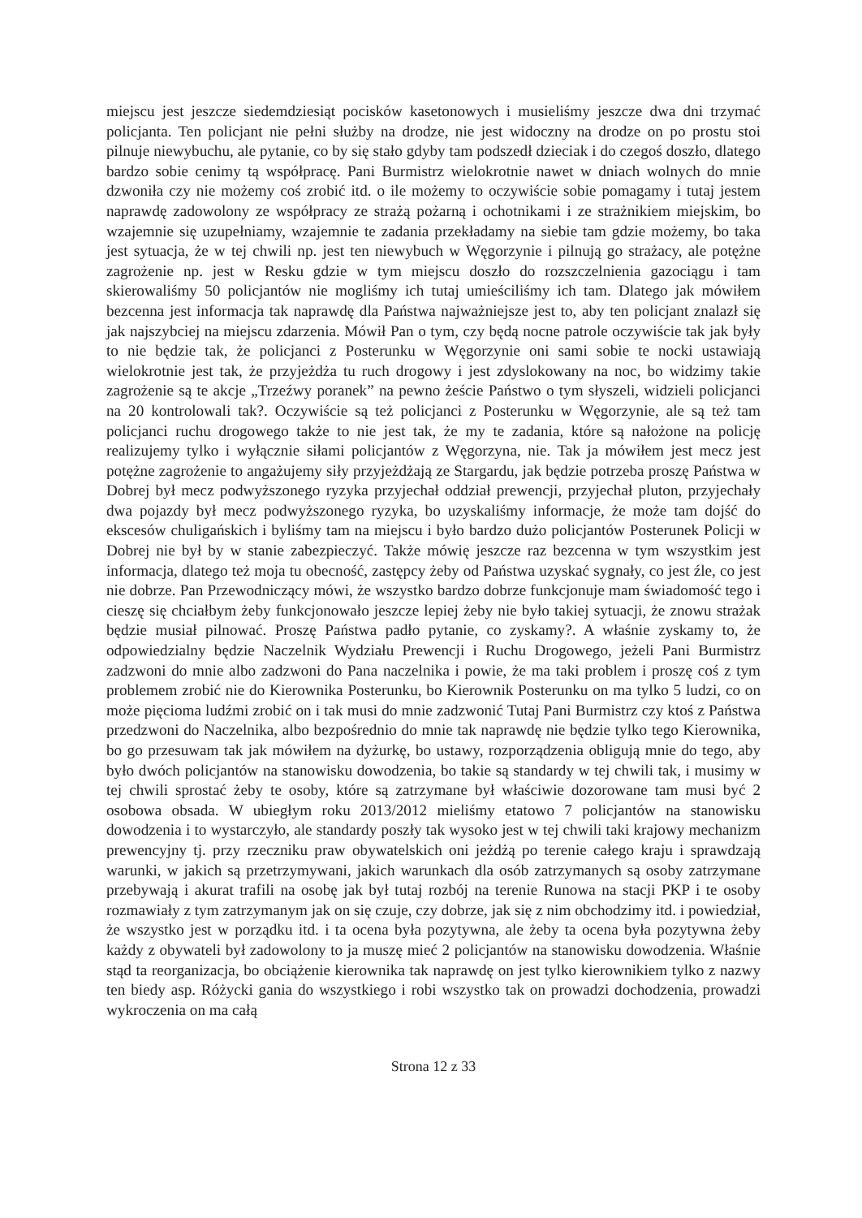miejscu jest jeszcze siedemdziesiąt pocisków kasetonowych i musieliśmy jeszcze dwa dni trzymać policjanta. Ten policjant nie pełni służby na drodze, nie jest widoczny na drodze on po prostu stoi pilnuje niewybuchu, ale pytanie, co by się stało gdyby tam podszedł dzieciak i do czegoś doszło, dlatego bardzo sobie cenimy tą współpracę. Pani Burmistrz wielokrotnie nawet w dniach wolnych do mnie dzwoniła czy nie możemy coś zrobić itd. o ile możemy to oczywiście sobie pomagamy i tutaj jestem naprawdę zadowolony ze współpracy ze strażą pożarną i ochotnikami i ze strażnikiem miejskim, bo wzajemnie się uzupełniamy, wzajemnie te zadania przekładamy na siebie tam gdzie możemy, bo taka jest sytuacja, że w tej chwili np. jest ten niewybuch w Węgorzynie i pilnują go strażacy, ale potężne zagrożenie np. jest w Resku gdzie w tym miejscu doszło do rozszczelnienia gazociągu i tam skierowaliśmy 50 policjantów nie mogliśmy ich tutaj umieściliśmy ich tam. Dlatego jak mówiłem bezcenna jest informacja tak naprawdę dla Państwa najważniejsze jest to, aby ten policjant znalazł się jak najszybciej na miejscu zdarzenia. Mówił Pan o tym, czy będą nocne patrole oczywiście tak jak były to nie będzie tak, że policjanci z Posterunku w Węgorzynie oni sami sobie te nocki ustawiają wielokrotnie jest tak, że przyjeżdża tu ruch drogowy i jest zdyslokowany na noc, bo widzimy takie zagrożenie są te akcje „Trzeźwy poranek” na pewno żeście Państwo o tym słyszeli, widzieli policjanci na 20 kontrolowali tak?. Oczywiście są też policjanci z Posterunku w Węgorzynie, ale są też tam policjanci ruchu drogowego także to nie jest tak, że my te zadania, które są nałożone na policję realizujemy tylko i wyłącznie siłami policjantów z Węgorzyna, nie. Tak ja mówiłem jest mecz jest potężne zagrożenie to angażujemy siły przyjeżdżają ze Stargardu, jak będzie potrzeba proszę Państwa w Dobrej był mecz podwyższonego ryzyka przyjechał oddział prewencji, przyjechał pluton, przyjechały dwa pojazdy był mecz podwyższonego ryzyka, bo uzyskaliśmy informacje, że może tam dojść do ekscesów chuligańskich i byliśmy tam na miejscu i było bardzo dużo policjantów Posterunek Policji w Dobrej nie był by w stanie zabezpieczyć. Także mówię jeszcze raz bezcenna w tym wszystkim jest informacja, dlatego też moja tu obecność, zastępcy żeby od Państwa uzyskać sygnały, co jest źle, co jest nie dobrze. Pan Przewodniczący mówi, że wszystko bardzo dobrze funkcjonuje mam świadomość tego i cieszę się chciałbym żeby funkcjonowało jeszcze lepiej żeby nie było takiej sytuacji, że znowu strażak będzie musiał pilnować. Proszę Państwa padło pytanie, co zyskamy?. A właśnie zyskamy to, że odpowiedzialny będzie Naczelnik Wydziału Prewencji i Ruchu Drogowego, jeżeli Pani Burmistrz zadzwoni do mnie albo zadzwoni do Pana naczelnika i powie, że ma taki problem i proszę coś z tym problemem zrobić nie do Kierownika Posterunku, bo Kierownik Posterunku on ma tylko 5 ludzi, co on może pięcioma ludźmi zrobić on i tak musi do mnie zadzwonić Tutaj Pani Burmistrz czy ktoś z Państwa przedzwoni do Naczelnika, albo bezpośrednio do mnie tak naprawdę nie będzie tylko tego Kierownika, bo go przesuwam tak jak mówiłem na dyżurkę, bo ustawy, rozporządzenia obligują mnie do tego, aby było dwóch policjantów na stanowisku dowodzenia, bo takie są standardy w tej chwili tak, i musimy w tej chwili sprostać żeby te osoby, które są zatrzymane był właściwie dozorowane tam musi być 2 osobowa obsada. W ubiegłym roku 2013/2012 mieliśmy etatowo 7 policjantów na stanowisku dowodzenia i to wystarczyło, ale standardy poszły tak wysoko jest w tej chwili taki krajowy mechanizm prewencyjny tj. przy rzeczniku praw obywatelskich oni jeżdżą po terenie całego kraju i sprawdzają warunki, w jakich są przetrzymywani, jakich warunkach dla osób zatrzymanych są osoby zatrzymane przebywają i akurat trafili na osobę jak był tutaj rozbój na terenie Runowa na stacji PKP i te osoby rozmawiały z tym zatrzymanym jak on się czuje, czy dobrze, jak się z nim obchodzimy itd. i powiedział, że wszystko jest w porządku itd. i ta ocena była pozytywna, ale żeby ta ocena była pozytywna żeby każdy z obywateli był zadowolony to ja muszę mieć 2 policjantów na stanowisku dowodzenia. Właśnie stąd ta reorganizacja, bo obciążenie kierownika tak naprawdę on jest tylko kierownikiem tylko z nazwy ten biedy asp. Różycki gania do wszystkiego i robi wszystko tak on prowadzi dochodzenia, prowadzi wykroczenia on ma całą
Strona 12 z 33